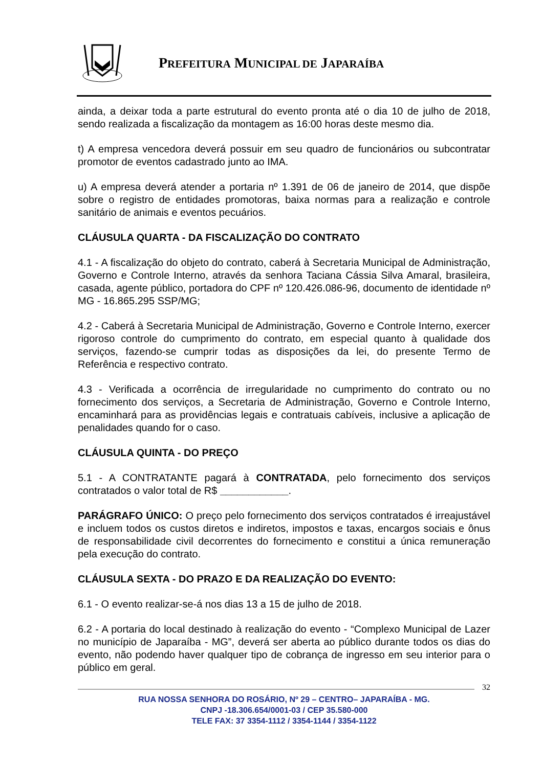PREFEITURA MUNICIPAL DE JAPARAÍBA
ainda, a deixar toda a parte estrutural do evento pronta até o dia 10 de julho de 2018, sendo realizada a fiscalização da montagem as 16:00 horas deste mesmo dia.
t) A empresa vencedora deverá possuir em seu quadro de funcionários ou subcontratar promotor de eventos cadastrado junto ao IMA.
u) A empresa deverá atender a portaria nº 1.391 de 06 de janeiro de 2014, que dispõe sobre o registro de entidades promotoras, baixa normas para a realização e controle sanitário de animais e eventos pecuários.
CLÁUSULA QUARTA - DA FISCALIZAÇÃO DO CONTRATO
4.1 - A fiscalização do objeto do contrato, caberá à Secretaria Municipal de Administração, Governo e Controle Interno, através da senhora Taciana Cássia Silva Amaral, brasileira, casada, agente público, portadora do CPF nº 120.426.086-96, documento de identidade nº MG - 16.865.295 SSP/MG;
4.2 - Caberá à Secretaria Municipal de Administração, Governo e Controle Interno, exercer rigoroso controle do cumprimento do contrato, em especial quanto à qualidade dos serviços, fazendo-se cumprir todas as disposições da lei, do presente Termo de Referência e respectivo contrato.
4.3 - Verificada a ocorrência de irregularidade no cumprimento do contrato ou no fornecimento dos serviços, a Secretaria de Administração, Governo e Controle Interno, encaminhará para as providências legais e contratuais cabíveis, inclusive a aplicação de penalidades quando for o caso.
CLÁUSULA QUINTA - DO PREÇO
5.1 - A CONTRATANTE pagará à CONTRATADA, pelo fornecimento dos serviços contratados o valor total de R$ ____________.
PARÁGRAFO ÚNICO: O preço pelo fornecimento dos serviços contratados é irreajustável e incluem todos os custos diretos e indiretos, impostos e taxas, encargos sociais e ônus de responsabilidade civil decorrentes do fornecimento e constitui a única remuneração pela execução do contrato.
CLÁUSULA SEXTA - DO PRAZO E DA REALIZAÇÃO DO EVENTO:
6.1 - O evento realizar-se-á nos dias 13 a 15 de julho de 2018.
6.2 - A portaria do local destinado à realização do evento - “Complexo Municipal de Lazer no município de Japaraíba - MG”, deverá ser aberta ao público durante todos os dias do evento, não podendo haver qualquer tipo de cobrança de ingresso em seu interior para o público em geral.
32
RUA NOSSA SENHORA DO ROSÁRIO, Nº 29 – CENTRO– JAPARAÍBA - MG.
CNPJ -18.306.654/0001-03 / CEP 35.580-000
TELE FAX: 37 3354-1112 / 3354-1144 / 3354-1122